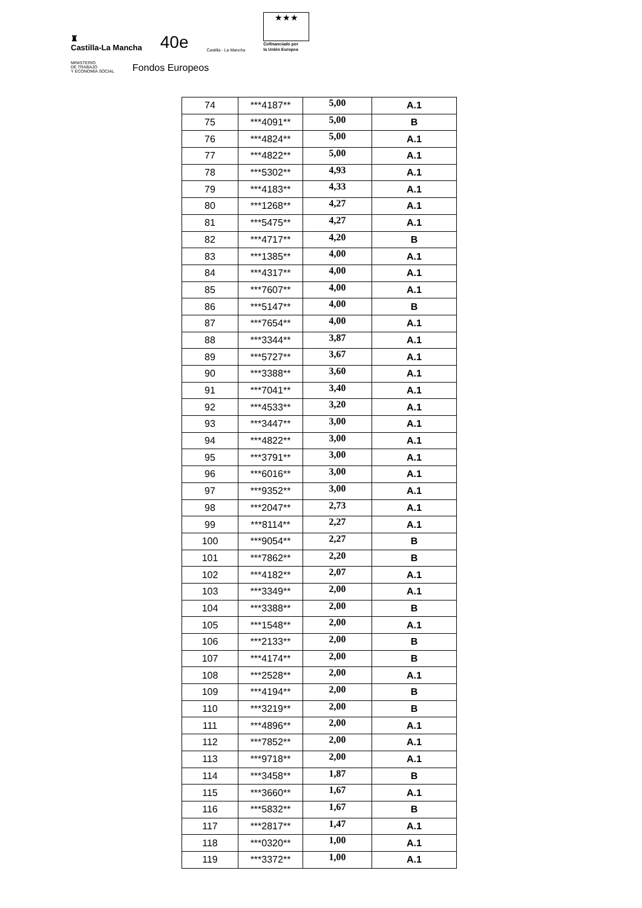♜
Castilla-La Mancha 40e Castilla - La Mancha
★★★
Cofinanciado por
la Unión Europea
MINISTERIO
DE TRABAJO
Y ECONOMÍA SOCIAL Fondos Europeos
| 74 | ***4187** | 5,00 | A.1 |
| 75 | ***4091** | 5,00 | B |
| 76 | ***4824** | 5,00 | A.1 |
| 77 | ***4822** | 5,00 | A.1 |
| 78 | ***5302** | 4,93 | A.1 |
| 79 | ***4183** | 4,33 | A.1 |
| 80 | ***1268** | 4,27 | A.1 |
| 81 | ***5475** | 4,27 | A.1 |
| 82 | ***4717** | 4,20 | B |
| 83 | ***1385** | 4,00 | A.1 |
| 84 | ***4317** | 4,00 | A.1 |
| 85 | ***7607** | 4,00 | A.1 |
| 86 | ***5147** | 4,00 | B |
| 87 | ***7654** | 4,00 | A.1 |
| 88 | ***3344** | 3,87 | A.1 |
| 89 | ***5727** | 3,67 | A.1 |
| 90 | ***3388** | 3,60 | A.1 |
| 91 | ***7041** | 3,40 | A.1 |
| 92 | ***4533** | 3,20 | A.1 |
| 93 | ***3447** | 3,00 | A.1 |
| 94 | ***4822** | 3,00 | A.1 |
| 95 | ***3791** | 3,00 | A.1 |
| 96 | ***6016** | 3,00 | A.1 |
| 97 | ***9352** | 3,00 | A.1 |
| 98 | ***2047** | 2,73 | A.1 |
| 99 | ***8114** | 2,27 | A.1 |
| 100 | ***9054** | 2,27 | B |
| 101 | ***7862** | 2,20 | B |
| 102 | ***4182** | 2,07 | A.1 |
| 103 | ***3349** | 2,00 | A.1 |
| 104 | ***3388** | 2,00 | B |
| 105 | ***1548** | 2,00 | A.1 |
| 106 | ***2133** | 2,00 | B |
| 107 | ***4174** | 2,00 | B |
| 108 | ***2528** | 2,00 | A.1 |
| 109 | ***4194** | 2,00 | B |
| 110 | ***3219** | 2,00 | B |
| 111 | ***4896** | 2,00 | A.1 |
| 112 | ***7852** | 2,00 | A.1 |
| 113 | ***9718** | 2,00 | A.1 |
| 114 | ***3458** | 1,87 | B |
| 115 | ***3660** | 1,67 | A.1 |
| 116 | ***5832** | 1,67 | B |
| 117 | ***2817** | 1,47 | A.1 |
| 118 | ***0320** | 1,00 | A.1 |
| 119 | ***3372** | 1,00 | A.1 |